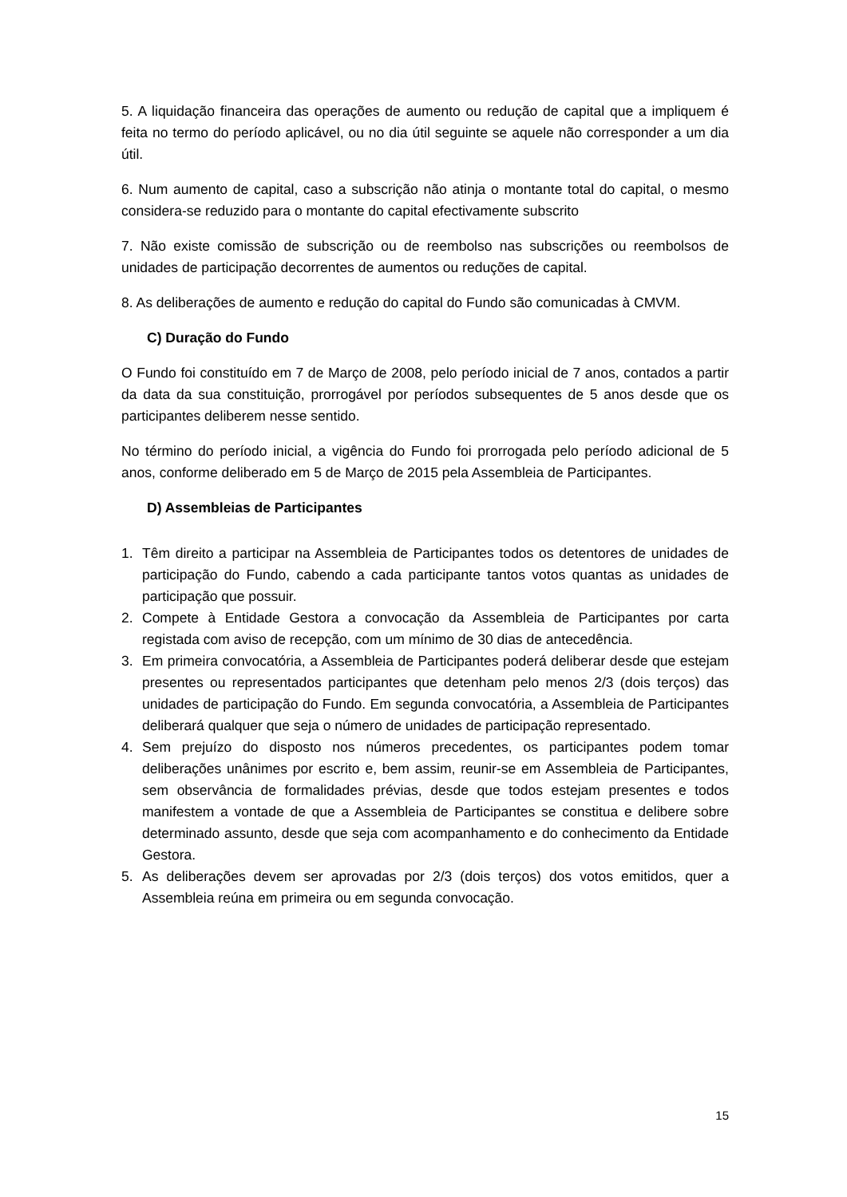5. A liquidação financeira das operações de aumento ou redução de capital que a impliquem é feita no termo do período aplicável, ou no dia útil seguinte se aquele não corresponder a um dia útil.
6. Num aumento de capital, caso a subscrição não atinja o montante total do capital, o mesmo considera-se reduzido para o montante do capital efectivamente subscrito
7. Não existe comissão de subscrição ou de reembolso nas subscrições ou reembolsos de unidades de participação decorrentes de aumentos ou reduções de capital.
8. As deliberações de aumento e redução do capital do Fundo são comunicadas à CMVM.
C) Duração do Fundo
O Fundo foi constituído em 7 de Março de 2008, pelo período inicial de 7 anos, contados a partir da data da sua constituição, prorrogável por períodos subsequentes de 5 anos desde que os participantes deliberem nesse sentido.
No término do período inicial, a vigência do Fundo foi prorrogada pelo período adicional de 5 anos, conforme deliberado em 5 de Março de 2015 pela Assembleia de Participantes.
D) Assembleias de Participantes
1. Têm direito a participar na Assembleia de Participantes todos os detentores de unidades de participação do Fundo, cabendo a cada participante tantos votos quantas as unidades de participação que possuir.
2. Compete à Entidade Gestora a convocação da Assembleia de Participantes por carta registada com aviso de recepção, com um mínimo de 30 dias de antecedência.
3. Em primeira convocatória, a Assembleia de Participantes poderá deliberar desde que estejam presentes ou representados participantes que detenham pelo menos 2/3 (dois terços) das unidades de participação do Fundo. Em segunda convocatória, a Assembleia de Participantes deliberará qualquer que seja o número de unidades de participação representado.
4. Sem prejuízo do disposto nos números precedentes, os participantes podem tomar deliberações unânimes por escrito e, bem assim, reunir-se em Assembleia de Participantes, sem observância de formalidades prévias, desde que todos estejam presentes e todos manifestem a vontade de que a Assembleia de Participantes se constitua e delibere sobre determinado assunto, desde que seja com acompanhamento e do conhecimento da Entidade Gestora.
5. As deliberações devem ser aprovadas por 2/3 (dois terços) dos votos emitidos, quer a Assembleia reúna em primeira ou em segunda convocação.
15